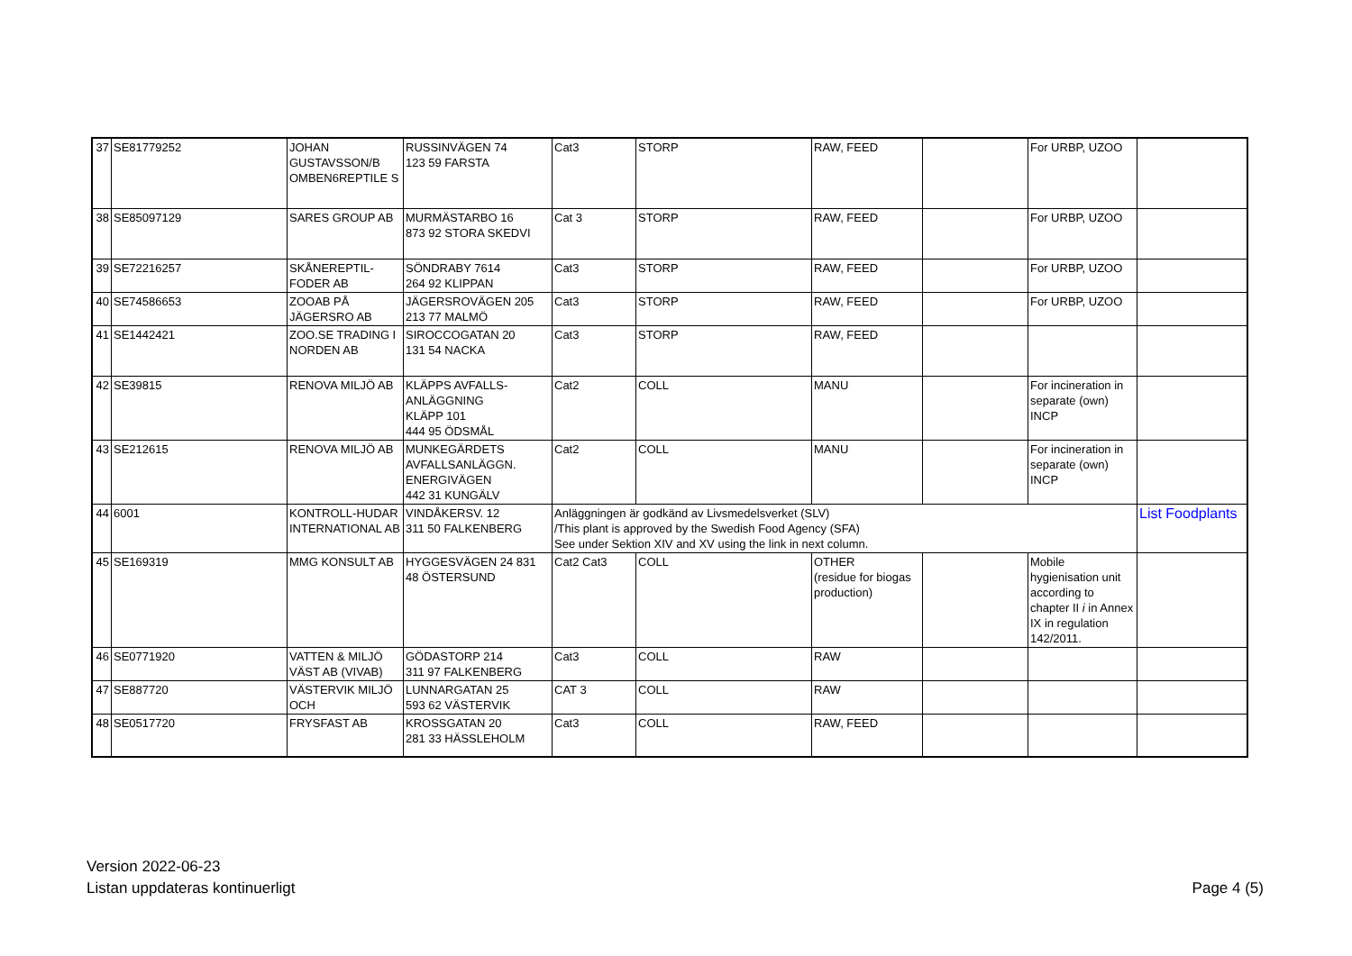| 37 | SE81779252 | JOHAN GUSTAVSSON/B OMBEN6REPTILE S | RUSSINVÄGEN 74 123 59 FARSTA | Cat3 | STORP | RAW, FEED | | For URBP, UZOO | |
| 38 | SE85097129 | SARES GROUP AB | MURMÄSTARBO 16 873 92 STORA SKEDVI | Cat 3 | STORP | RAW, FEED | | For URBP, UZOO | |
| 39 | SE72216257 | SKÅNEREPTIL-FODER AB | SÖNDRABY 7614 264 92 KLIPPAN | Cat3 | STORP | RAW, FEED | | For URBP, UZOO | |
| 40 | SE74586653 | ZOOAB PÅ JÄGERSRO AB | JÄGERSROVÄGEN 205 213 77 MALMÖ | Cat3 | STORP | RAW, FEED | | For URBP, UZOO | |
| 41 | SE1442421 | ZOO.SE TRADING I NORDEN AB | SIROCCOGATAN 20 131 54 NACKA | Cat3 | STORP | RAW, FEED | | | |
| 42 | SE39815 | RENOVA MILJÖ AB | KLÄPPS AVFALLS-ANLÄGGNING KLÄPP 101 444 95 ÖDSMÅL | Cat2 | COLL | MANU | | For incineration in separate (own) INCP | |
| 43 | SE212615 | RENOVA MILJÖ AB | MUNKEGÄRDETS AVFALLSANLÄGGN. ENERGIVÄGEN 442 31 KUNGÄLV | Cat2 | COLL | MANU | | For incineration in separate (own) INCP | |
| 44 | 6001 | KONTROLL-HUDAR INTERNATIONAL AB | VINDÅKERSV. 12 311 50 FALKENBERG | Anläggningen är godkänd av Livsmedelsverket (SLV) /This plant is approved by the Swedish Food Agency (SFA) See under Sektion XIV and XV using the link in next column. | | | | | List Foodplants |
| 45 | SE169319 | MMG KONSULT AB | HYGGESVÄGEN 24 831 48 ÖSTERSUND | Cat2 Cat3 | COLL | OTHER (residue for biogas production) | | Mobile hygienisation unit according to chapter II i in Annex IX in regulation 142/2011. | |
| 46 | SE0771920 | VATTEN & MILJÖ VÄST AB (VIVAB) | GÖDASTORP 214 311 97 FALKENBERG | Cat3 | COLL | RAW | | | |
| 47 | SE887720 | VÄSTERVIK MILJÖ OCH | LUNNARGATAN 25 593 62 VÄSTERVIK | CAT 3 | COLL | RAW | | | |
| 48 | SE0517720 | FRYSFAST AB | KROSSGATAN 20 281 33 HÄSSLEHOLM | Cat3 | COLL | RAW, FEED | | | |
Version 2022-06-23
Listan uppdateras kontinuerligt
Page 4 (5)